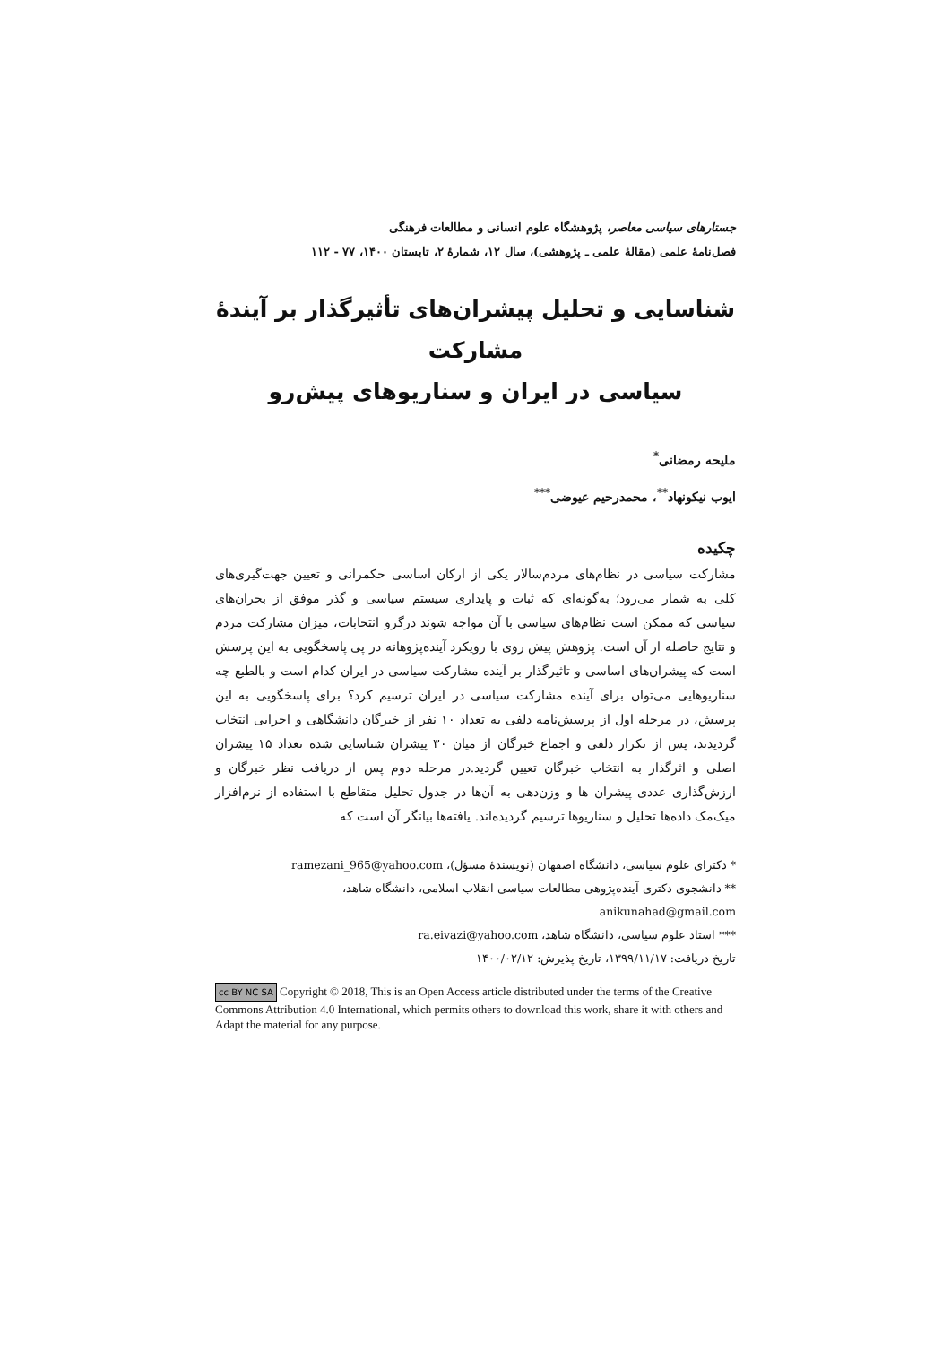جستارهای سیاسی معاصر، پژوهشگاه علوم انسانی و مطالعات فرهنگی
فصل‌نامهٔ علمی (مقالهٔ علمی ـ پژوهشی)، سال ۱۲، شمارهٔ ۲، تابستان ۱۴۰۰، ۷۷ - ۱۱۲
شناسایی و تحلیل پیشران‌های تأثیرگذار بر آیندهٔ مشارکت
سیاسی در ایران و سناریوهای پیش‌رو
ملیحه رمضانی<sup>*</sup>
ایوب نیکونهاد<sup>**</sup>، محمدرحیم عیوضی<sup>***</sup>
چکیده
مشارکت سیاسی در نظام‌های مردم‌سالار یکی از ارکان اساسی حکمرانی و تعیین جهت‌گیری‌های کلی به شمار می‌رود؛ به‌گونه‌ای که ثبات و پایداری سیستم سیاسی و گذر موفق از بحران‌های سیاسی که ممکن است نظام‌های سیاسی با آن مواجه شوند درگرو انتخابات، میزان مشارکت مردم و نتایج حاصله از آن است. پژوهش پیش روی با رویکرد آینده‌پژوهانه در پی پاسخگویی به این پرسش است که پیشران‌های اساسی و تاثیرگذار بر آینده مشارکت سیاسی در ایران کدام است و بالطبع چه سناریوهایی می‌توان برای آینده مشارکت سیاسی در ایران ترسیم کرد؟ برای پاسخگویی به این پرسش، در مرحله اول از پرسش‌نامه دلفی به تعداد ۱۰ نفر از خبرگان دانشگاهی و اجرایی انتخاب گردیدند، پس از تکرار دلفی و اجماع خبرگان از میان ۳۰ پیشران شناسایی شده تعداد ۱۵ پیشران اصلی و اثرگذار به انتخاب خبرگان تعیین گردید.در مرحله دوم پس از دریافت نظر خبرگان و ارزش‌گذاری عددی پیشران ها و وزن‌دهی به آن‌ها در جدول تحلیل متقاطع با استفاده از نرم‌افزار میک‌مک داده‌ها تحلیل و سناریوها ترسیم گردیده‌اند. یافته‌ها بیانگر آن است که
* دکترای علوم سیاسی، دانشگاه اصفهان (نویسندهٔ مسؤل)، ramezani_965@yahoo.com
** دانشجوی دکتری آینده‌پژوهی مطالعات سیاسی انقلاب اسلامی، دانشگاه شاهد،
anikunahad@gmail.com
*** استاد علوم سیاسی، دانشگاه شاهد، ra.eivazi@yahoo.com
تاریخ دریافت: ۱۳۹۹/۱۱/۱۷، تاریخ پذیرش: ۱۴۰۰/۰۲/۱۲
cc BY NC SA Copyright © 2018, This is an Open Access article distributed under the terms of the Creative Commons Attribution 4.0 International, which permits others to download this work, share it with others and Adapt the material for any purpose.